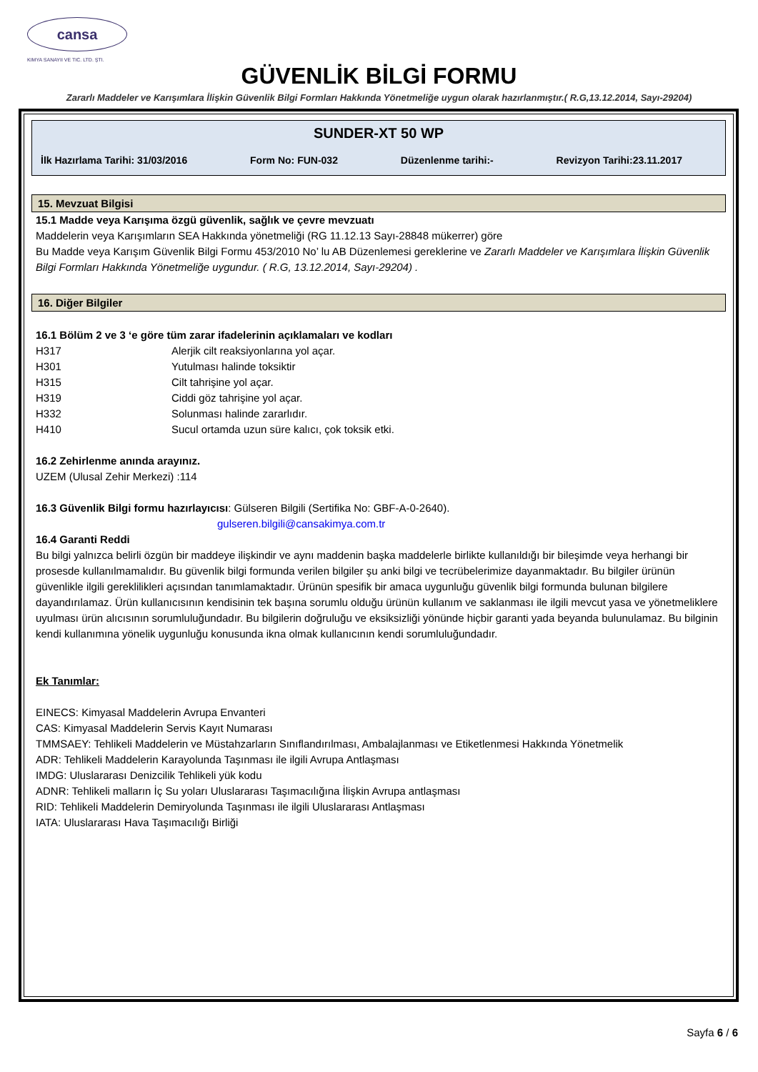cansa
KIMYA SANAYII VE TIC. LTD. ŞTI.
GÜVENLİK BİLGİ FORMU
Zararlı Maddeler ve Karışımlara İlişkin Güvenlik Bilgi Formları Hakkında Yönetmeliğe uygun olarak hazırlanmıştır.( R.G,13.12.2014, Sayı-29204)
SUNDER-XT 50 WP
İlk Hazırlama Tarihi: 31/03/2016 Form No: FUN-032 Düzenlenme tarihi:- Revizyon Tarihi:23.11.2017
15. Mevzuat Bilgisi
15.1 Madde veya Karışıma özgü güvenlik, sağlık ve çevre mevzuatı
Maddelerin veya Karışımların SEA Hakkında yönetmeliği (RG 11.12.13 Sayı-28848 mükerrer) göre
Bu Madde veya Karışım Güvenlik Bilgi Formu 453/2010 No’ lu AB Düzenlemesi gereklerine ve Zararlı Maddeler ve Karışımlara İlişkin Güvenlik Bilgi Formları Hakkında Yönetmeliğe uygundur. ( R.G, 13.12.2014, Sayı-29204) .
16. Diğer Bilgiler
16.1 Bölüm 2 ve 3 ‘e göre tüm zarar ifadelerinin açıklamaları ve kodları
| H317 | Alerjik cilt reaksiyonlarına yol açar. |
| H301 | Yutulması halinde toksiktir |
| H315 | Cilt tahrişine yol açar. |
| H319 | Ciddi göz tahrişine yol açar. |
| H332 | Solunması halinde zararlıdır. |
| H410 | Sucul ortamda uzun süre kalıcı, çok toksik etki. |
16.2 Zehirlenme anında arayınız.
UZEM (Ulusal Zehir Merkezi) :114
16.3 Güvenlik Bilgi formu hazırlayıcısı: Gülseren Bilgili (Sertifika No: GBF-A-0-2640).
gulseren.bilgili@cansakimya.com.tr
16.4 Garanti Reddi
Bu bilgi yalnızca belirli özgün bir maddeye ilişkindir ve aynı maddenin başka maddelerle birlikte kullanıldığı bir bileşimde veya herhangi bir prosesde kullanılmamalıdır. Bu güvenlik bilgi formunda verilen bilgiler şu anki bilgi ve tecrübelerimize dayanmaktadır. Bu bilgiler ürünün güvenlikle ilgili gereklilikleri açısından tanımlamaktadır. Ürünün spesifik bir amaca uygunluğu güvenlik bilgi formunda bulunan bilgilere dayandırılamaz. Ürün kullanıcısının kendisinin tek başına sorumlu olduğu ürünün kullanım ve saklanması ile ilgili mevcut yasa ve yönetmeliklere uyulması ürün alıcısının sorumluluğundadır. Bu bilgilerin doğruluğu ve eksiksizliği yönünde hiçbir garanti yada beyanda bulunulamaz. Bu bilginin kendi kullanımına yönelik uygunluğu konusunda ikna olmak kullanıcının kendi sorumluluğundadır.
Ek Tanımlar:
EINECS: Kimyasal Maddelerin Avrupa Envanteri
CAS: Kimyasal Maddelerin Servis Kayıt Numarası
TMMSAEY: Tehlikeli Maddelerin ve Müstahzarların Sınıflandırılması, Ambalajlanması ve Etiketlenmesi Hakkında Yönetmelik
ADR: Tehlikeli Maddelerin Karayolunda Taşınması ile ilgili Avrupa Antlaşması
IMDG: Uluslararası Denizcilik Tehlikeli yük kodu
ADNR: Tehlikeli malların İç Su yoları Uluslararası Taşımacılığına İlişkin Avrupa antlaşması
RID: Tehlikeli Maddelerin Demiryolunda Taşınması ile ilgili Uluslararası Antlaşması
IATA: Uluslararası Hava Taşımacılığı Birliği
Sayfa 6 / 6